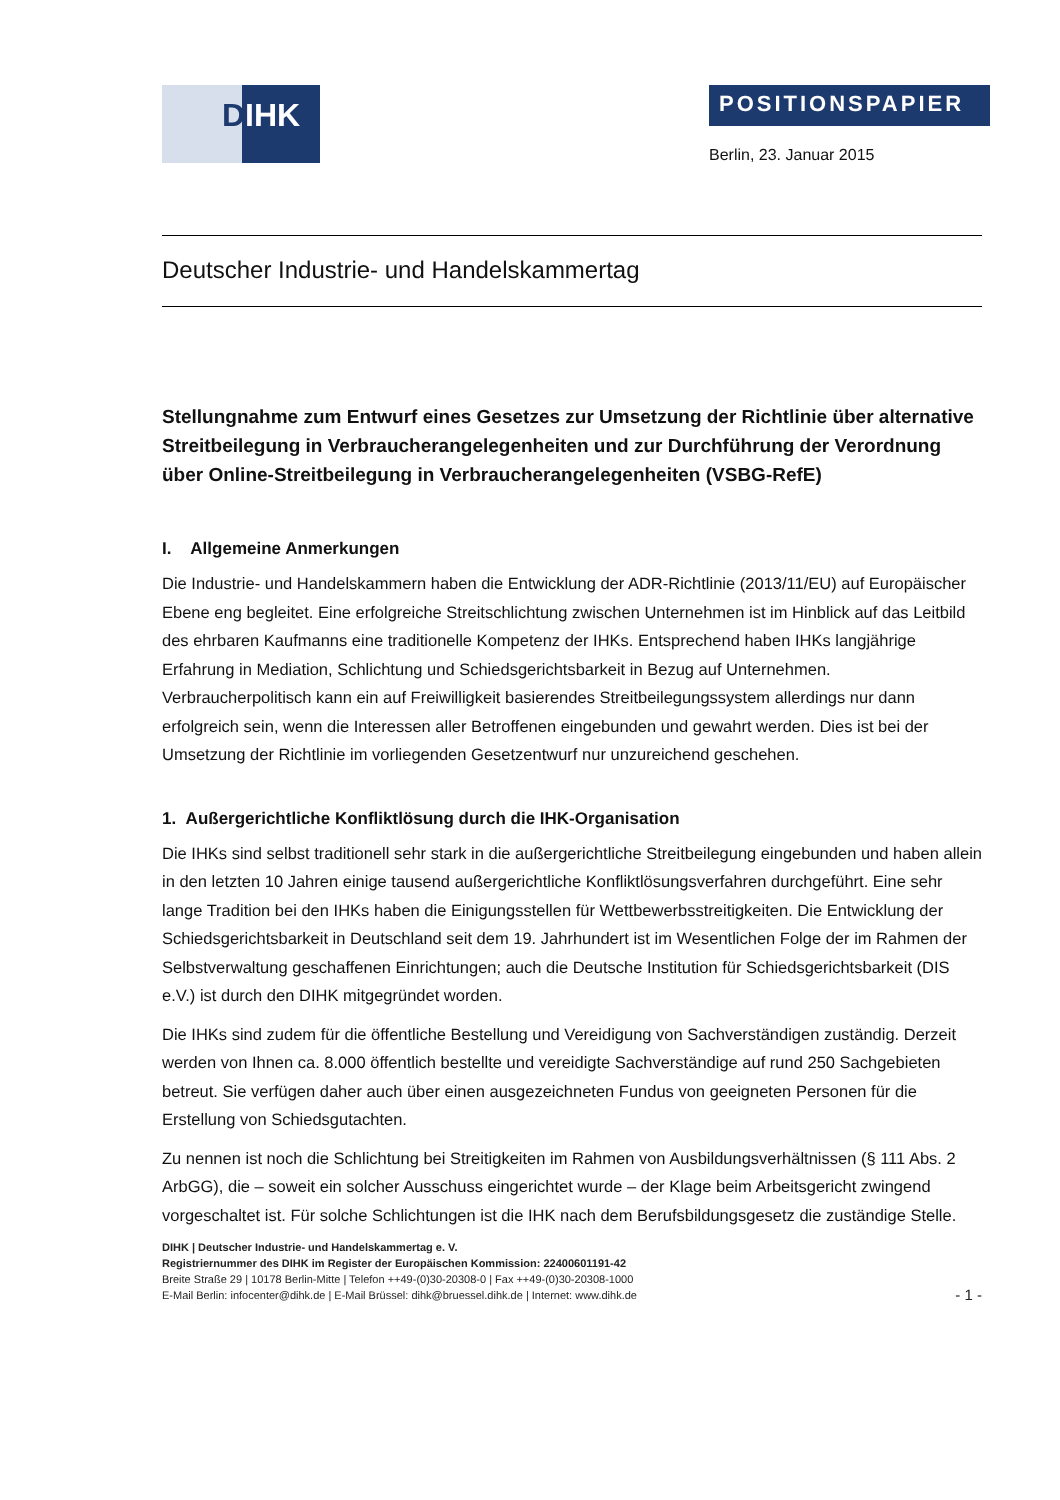DIHK
POSITIONSPAPIER
Berlin, 23. Januar 2015
Deutscher Industrie- und Handelskammertag
Stellungnahme zum Entwurf eines Gesetzes zur Umsetzung der Richtlinie über alternative Streitbeilegung in Verbraucherangelegenheiten und zur Durchführung der Verordnung über Online-Streitbeilegung in Verbraucherangelegenheiten (VSBG-RefE)
I. Allgemeine Anmerkungen
Die Industrie- und Handelskammern haben die Entwicklung der ADR-Richtlinie (2013/11/EU) auf Europäischer Ebene eng begleitet. Eine erfolgreiche Streitschlichtung zwischen Unternehmen ist im Hinblick auf das Leitbild des ehrbaren Kaufmanns eine traditionelle Kompetenz der IHKs. Entsprechend haben IHKs langjährige Erfahrung in Mediation, Schlichtung und Schiedsgerichtsbarkeit in Bezug auf Unternehmen. Verbraucherpolitisch kann ein auf Freiwilligkeit basierendes Streitbeilegungssystem allerdings nur dann erfolgreich sein, wenn die Interessen aller Betroffenen eingebunden und gewahrt werden. Dies ist bei der Umsetzung der Richtlinie im vorliegenden Gesetzentwurf nur unzureichend geschehen.
1. Außergerichtliche Konfliktlösung durch die IHK-Organisation
Die IHKs sind selbst traditionell sehr stark in die außergerichtliche Streitbeilegung eingebunden und haben allein in den letzten 10 Jahren einige tausend außergerichtliche Konfliktlösungsverfahren durchgeführt. Eine sehr lange Tradition bei den IHKs haben die Einigungsstellen für Wettbewerbsstreitigkeiten. Die Entwicklung der Schiedsgerichtsbarkeit in Deutschland seit dem 19. Jahrhundert ist im Wesentlichen Folge der im Rahmen der Selbstverwaltung geschaffenen Einrichtungen; auch die Deutsche Institution für Schiedsgerichtsbarkeit (DIS e.V.) ist durch den DIHK mitgegründet worden.
Die IHKs sind zudem für die öffentliche Bestellung und Vereidigung von Sachverständigen zuständig. Derzeit werden von Ihnen ca. 8.000 öffentlich bestellte und vereidigte Sachverständige auf rund 250 Sachgebieten betreut. Sie verfügen daher auch über einen ausgezeichneten Fundus von geeigneten Personen für die Erstellung von Schiedsgutachten.
Zu nennen ist noch die Schlichtung bei Streitigkeiten im Rahmen von Ausbildungsverhältnissen (§ 111 Abs. 2 ArbGG), die – soweit ein solcher Ausschuss eingerichtet wurde – der Klage beim Arbeitsgericht zwingend vorgeschaltet ist. Für solche Schlichtungen ist die IHK nach dem Berufsbildungsgesetz die zuständige Stelle.
DIHK | Deutscher Industrie- und Handelskammertag e. V.
Registriernummer des DIHK im Register der Europäischen Kommission: 22400601191-42
Breite Straße 29 | 10178 Berlin-Mitte | Telefon ++49-(0)30-20308-0 | Fax ++49-(0)30-20308-1000
E-Mail Berlin: infocenter@dihk.de | E-Mail Brüssel: dihk@bruessel.dihk.de | Internet: www.dihk.de
- 1 -